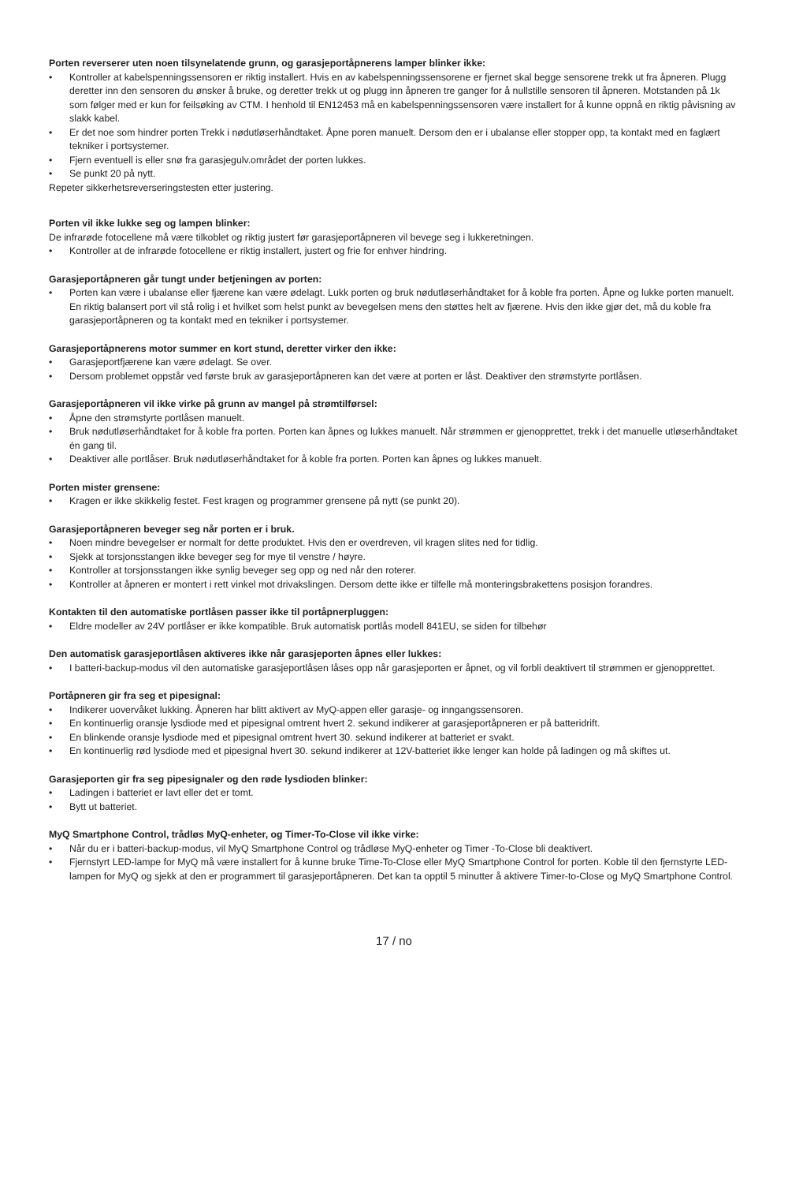Porten reverserer uten noen tilsynelatende grunn, og garasjeportåpnerens lamper blinker ikke:
• Kontroller at kabelspenningssensoren er riktig installert. Hvis en av kabelspenningssensorene er fjernet skal begge sensorene trekk ut fra åpneren. Plugg deretter inn den sensoren du ønsker å bruke, og deretter trekk ut og plugg inn åpneren tre ganger for å nullstille sensoren til åpneren. Motstanden på 1k som følger med er kun for feilsøking av CTM. I henhold til EN12453 må en kabelspenningssensoren være installert for å kunne oppnå en riktig påvisning av slakk kabel.
• Er det noe som hindrer porten Trekk i nødutløserhåndtaket. Åpne poren manuelt. Dersom den er i ubalanse eller stopper opp, ta kontakt med en faglært tekniker i portsystemer.
• Fjern eventuell is eller snø fra garasjegulv.området der porten lukkes.
• Se punkt 20 på nytt.
Repeter sikkerhetsreverseringstesten etter justering.
Porten vil ikke lukke seg og lampen blinker:
De infrarøde fotocellene må være tilkoblet og riktig justert før garasjeportåpneren vil bevege seg i lukkeretningen.
• Kontroller at de infrarøde fotocellene er riktig installert, justert og frie for enhver hindring.
Garasjeportåpneren går tungt under betjeningen av porten:
• Porten kan være i ubalanse eller fjærene kan være ødelagt. Lukk porten og bruk nødutløserhåndtaket for å koble fra porten. Åpne og lukke porten manuelt. En riktig balansert port vil stå rolig i et hvilket som helst punkt av bevegelsen mens den støttes helt av fjærene. Hvis den ikke gjør det, må du koble fra garasjeportåpneren og ta kontakt med en tekniker i portsystemer.
Garasjeportåpnerens motor summer en kort stund, deretter virker den ikke:
• Garasjeportfjærene kan være ødelagt. Se over.
• Dersom problemet oppstår ved første bruk av garasjeportåpneren kan det være at porten er låst. Deaktiver den strømstyrte portlåsen.
Garasjeportåpneren vil ikke virke på grunn av mangel på strømtilførsel:
• Åpne den strømstyrte portlåsen manuelt.
• Bruk nødutløserhåndtaket for å koble fra porten. Porten kan åpnes og lukkes manuelt. Når strømmen er gjenopprettet, trekk i det manuelle utløserhåndtaket én gang til.
• Deaktiver alle portlåser. Bruk nødutløserhåndtaket for å koble fra porten. Porten kan åpnes og lukkes manuelt.
Porten mister grensene:
• Kragen er ikke skikkelig festet. Fest kragen og programmer grensene på nytt (se punkt 20).
Garasjeportåpneren beveger seg når porten er i bruk.
• Noen mindre bevegelser er normalt for dette produktet. Hvis den er overdreven, vil kragen slites ned for tidlig.
• Sjekk at torsjonsstangen ikke beveger seg for mye til venstre / høyre.
• Kontroller at torsjonsstangen ikke synlig beveger seg opp og ned når den roterer.
• Kontroller at åpneren er montert i rett vinkel mot drivakslingen. Dersom dette ikke er tilfelle må monteringsbrakettens posisjon forandres.
Kontakten til den automatiske portlåsen passer ikke til portåpnerpluggen:
• Eldre modeller av 24V portlåser er ikke kompatible. Bruk automatisk portlås modell 841EU, se siden for tilbehør
Den automatisk garasjeportlåsen aktiveres ikke når garasjeporten åpnes eller lukkes:
• I batteri-backup-modus vil den automatiske garasjeportlåsen låses opp når garasjeporten er åpnet, og vil forbli deaktivert til strømmen er gjenopprettet.
Portåpneren gir fra seg et pipesignal:
• Indikerer uovervåket lukking. Åpneren har blitt aktivert av MyQ-appen eller garasje- og inngangssensoren.
• En kontinuerlig oransje lysdiode med et pipesignal omtrent hvert 2. sekund indikerer at garasjeportåpneren er på batteridrift.
• En blinkende oransje lysdiode med et pipesignal omtrent hvert 30. sekund indikerer at batteriet er svakt.
• En kontinuerlig rød lysdiode med et pipesignal hvert 30. sekund indikerer at 12V-batteriet ikke lenger kan holde på ladingen og må skiftes ut.
Garasjeporten gir fra seg pipesignaler og den røde lysdioden blinker:
• Ladingen i batteriet er lavt eller det er tomt.
• Bytt ut batteriet.
MyQ Smartphone Control, trådløs MyQ-enheter, og Timer-To-Close vil ikke virke:
• Når du er i batteri-backup-modus, vil MyQ Smartphone Control og trådløse MyQ-enheter og Timer -To-Close bli deaktivert.
• Fjernstyrt LED-lampe for MyQ må være installert for å kunne bruke Time-To-Close eller MyQ Smartphone Control for porten. Koble til den fjernstyrte LED-lampen for MyQ og sjekk at den er programmert til garasjeportåpneren. Det kan ta opptil 5 minutter å aktivere Timer-to-Close og MyQ Smartphone Control.
17 / no